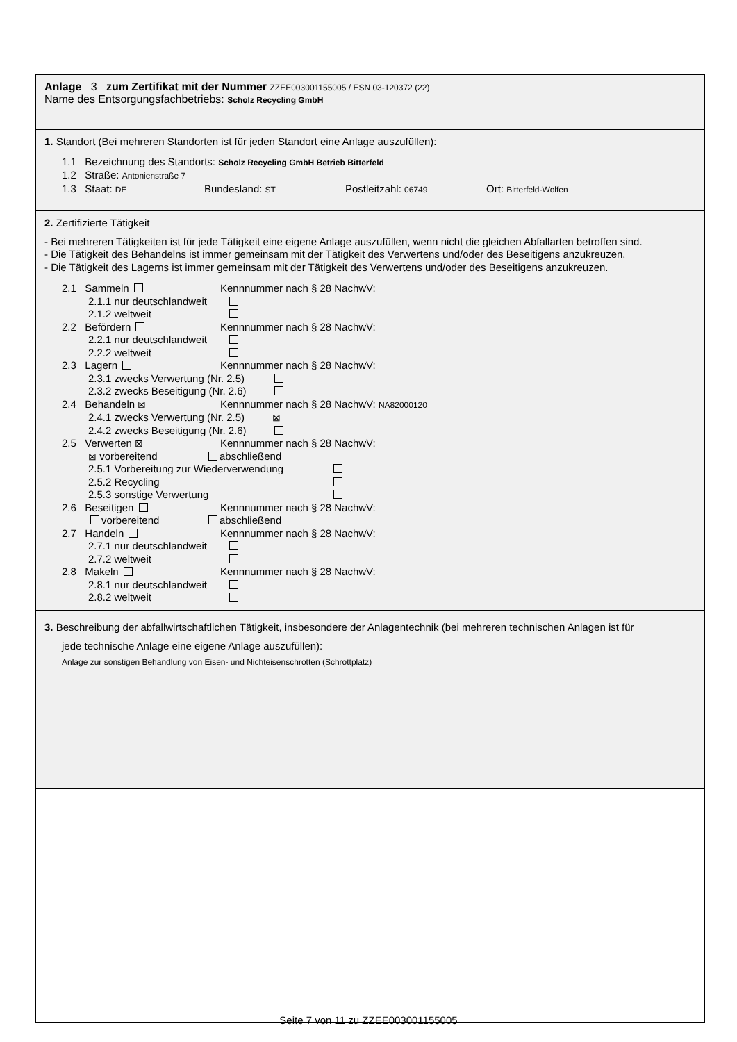Anlage 3 zum Zertifikat mit der Nummer ZZEE003001155005 / ESN 03-120372 (22)
Name des Entsorgungsfachbetriebs: Scholz Recycling GmbH
1. Standort (Bei mehreren Standorten ist für jeden Standort eine Anlage auszufüllen):
1.1 Bezeichnung des Standorts: Scholz Recycling GmbH Betrieb Bitterfeld
1.2 Straße: Antonienstraße 7
1.3 Staat: DE Bundesland: ST Postleitzahl: 06749 Ort: Bitterfeld-Wolfen
2. Zertifizierte Tätigkeit
- Bei mehreren Tätigkeiten ist für jede Tätigkeit eine eigene Anlage auszufüllen, wenn nicht die gleichen Abfallarten betroffen sind.
- Die Tätigkeit des Behandelns ist immer gemeinsam mit der Tätigkeit des Verwertens und/oder des Beseitigens anzukreuzen.
- Die Tätigkeit des Lagerns ist immer gemeinsam mit der Tätigkeit des Verwertens und/oder des Beseitigens anzukreuzen.
2.1 Sammeln Kennnummer nach § 28 NachwV:
2.1.1 nur deutschlandweit
2.1.2 weltweit
2.2 Befördern Kennnummer nach § 28 NachwV:
2.2.1 nur deutschlandweit
2.2.2 weltweit
2.3 Lagern Kennnummer nach § 28 NachwV:
2.3.1 zwecks Verwertung (Nr. 2.5)
2.3.2 zwecks Beseitigung (Nr. 2.6)
2.4 Behandeln ⊠ Kennnummer nach § 28 NachwV: NA82000120
2.4.1 zwecks Verwertung (Nr. 2.5) ⊠
2.4.2 zwecks Beseitigung (Nr. 2.6)
2.5 Verwerten ⊠ Kennnummer nach § 28 NachwV:
⊠ vorbereitend abschließend
2.5.1 Vorbereitung zur Wiederverwendung
2.5.2 Recycling
2.5.3 sonstige Verwertung
2.6 Beseitigen Kennnummer nach § 28 NachwV:
vorbereitend abschließend
2.7 Handeln Kennnummer nach § 28 NachwV:
2.7.1 nur deutschlandweit
2.7.2 weltweit
2.8 Makeln Kennnummer nach § 28 NachwV:
2.8.1 nur deutschlandweit
2.8.2 weltweit
1.​
3. Beschreibung der abfallwirtschaftlichen Tätigkeit, insbesondere der Anlagentechnik (bei mehreren technischen Anlagen ist für
jede technische Anlage eine eigene Anlage auszufüllen):
Anlage zur sonstigen Behandlung von Eisen- und Nichteisenschrotten (Schrottplatz)
Seite 7 von 11 zu ZZEE003001155005